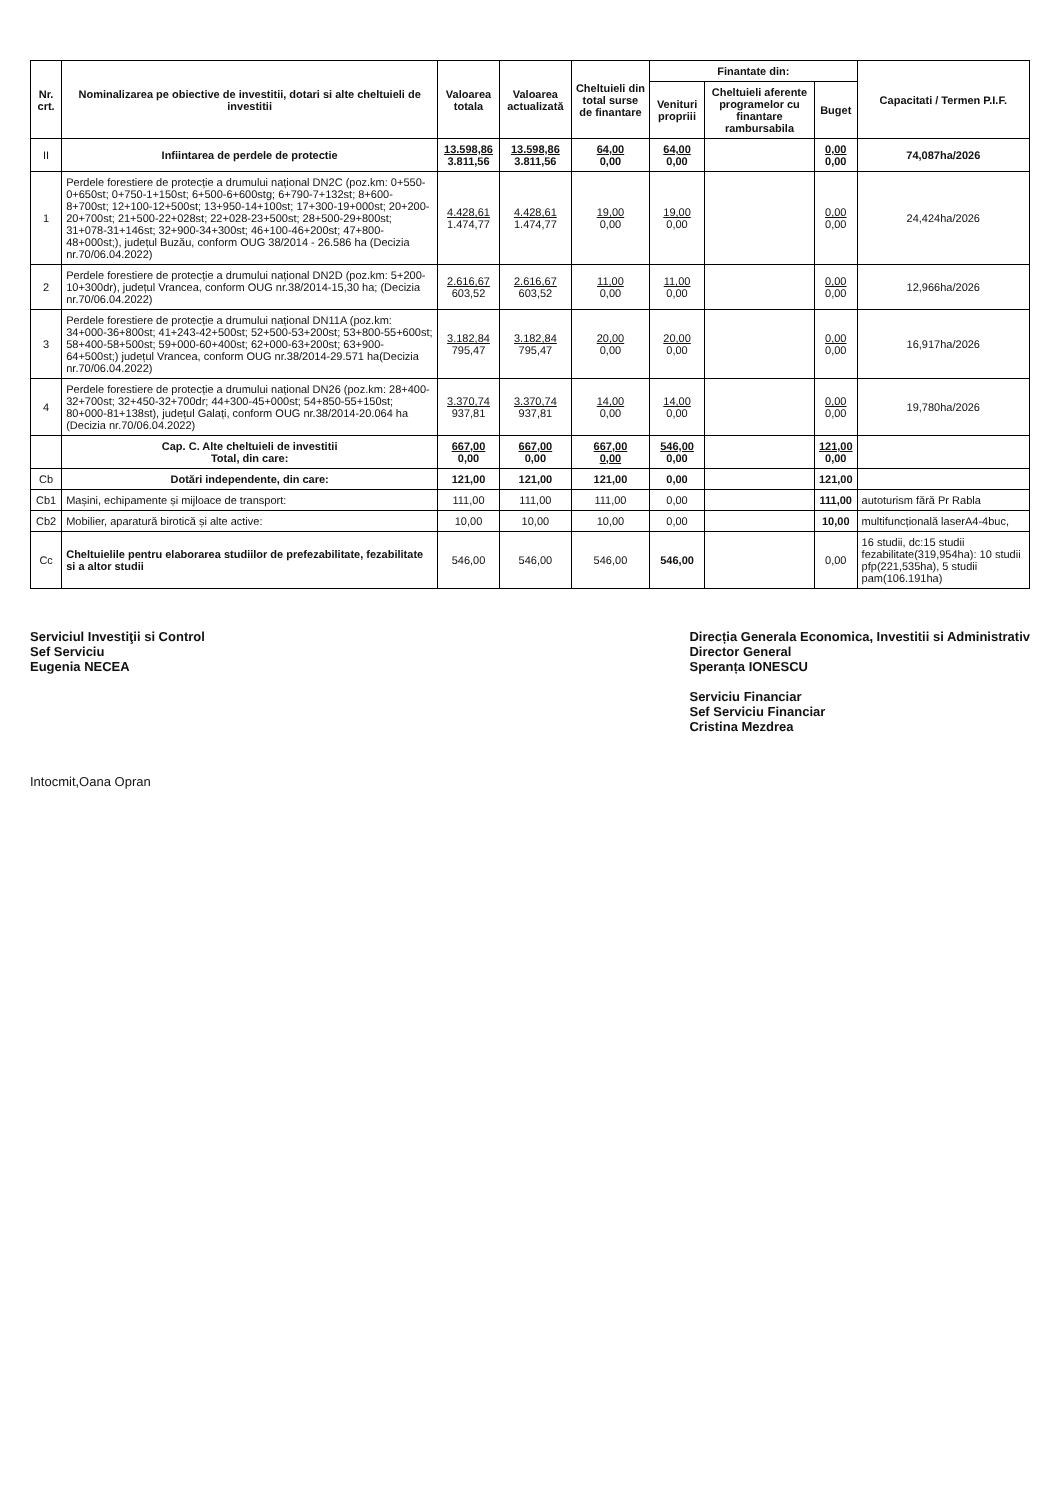| Nr. crt. | Nominalizarea pe obiective de investitii, dotari si alte cheltuieli de investitii | Valoarea totala | Valoarea actualizată | Cheltuieli din total surse de finantare | Finantate din: | | | Capacitati / Termen P.I.F. |
| --- | --- | --- | --- | --- | --- | --- | --- | --- |
| | | | | | Venituri propriii | Cheltuieli aferente programelor cu finantare rambursabila | Buget | |
| II | Infiintarea de perdele de protectie | 13.598,86 3.811,56 | 13.598,86 3.811,56 | 64,00 0,00 | 64,00 0,00 | | 0,00 0,00 | 74,087ha/2026 |
| 1 | Perdele forestiere de protecție a drumului național DN2C (poz.km: 0+550-0+650st; 0+750-1+150st; 6+500-6+600stg; 6+790-7+132st; 8+600-8+700st; 12+100-12+500st; 13+950-14+100st; 17+300-19+000st; 20+200-20+700st; 21+500-22+028st; 22+028-23+500st; 28+500-29+800st; 31+078-31+146st; 32+900-34+300st; 46+100-46+200st; 47+800-48+000st;), județul Buzău, conform OUG 38/2014 - 26.586 ha (Decizia nr.70/06.04.2022) | 4.428,61 1.474,77 | 4.428,61 1.474,77 | 19,00 0,00 | 19,00 0,00 | | 0,00 0,00 | 24,424ha/2026 |
| 2 | Perdele forestiere de protecție a drumului național DN2D (poz.km: 5+200-10+300dr), județul Vrancea, conform OUG nr.38/2014-15,30 ha; (Decizia nr.70/06.04.2022) | 2.616,67 603,52 | 2.616,67 603,52 | 11,00 0,00 | 11,00 0,00 | | 0,00 0,00 | 12,966ha/2026 |
| 3 | Perdele forestiere de protecție a drumului național DN11A (poz.km: 34+000-36+800st; 41+243-42+500st; 52+500-53+200st; 53+800-55+600st; 58+400-58+500st; 59+000-60+400st; 62+000-63+200st; 63+900-64+500st;) județul Vrancea, conform OUG nr.38/2014-29.571 ha(Decizia nr.70/06.04.2022) | 3.182,84 795,47 | 3.182,84 795,47 | 20,00 0,00 | 20,00 0,00 | | 0,00 0,00 | 16,917ha/2026 |
| 4 | Perdele forestiere de protecție a drumului național DN26 (poz.km: 28+400-32+700st; 32+450-32+700dr; 44+300-45+000st; 54+850-55+150st; 80+000-81+138st), județul Galați, conform OUG nr.38/2014-20.064 ha (Decizia nr.70/06.04.2022) | 3.370,74 937,81 | 3.370,74 937,81 | 14,00 0,00 | 14,00 0,00 | | 0,00 0,00 | 19,780ha/2026 |
| | Cap. C. Alte cheltuieli de investitii Total, din care: | 667,00 0,00 | 667,00 0,00 | 667,00 0,00 | 546,00 0,00 | | 121,00 0,00 | |
| Cb | Dotări independente, din care: | 121,00 | 121,00 | 121,00 | 0,00 | | 121,00 | |
| Cb1 | Mașini, echipamente și mijloace de transport: | 111,00 | 111,00 | 111,00 | 0,00 | | 111,00 | autoturism fără Pr Rabla |
| Cb2 | Mobilier, aparatură birotică și alte active: | 10,00 | 10,00 | 10,00 | 0,00 | | 10,00 | multifuncțională laserA4-4buc, |
| Cc | Cheltuielile pentru elaborarea studiilor de prefezabilitate, fezabilitate si a altor studii | 546,00 | 546,00 | 546,00 | 546,00 | | 0,00 | 16 studii, dc:15 studii fezabilitate(319,954ha): 10 studii pfp(221,535ha), 5 studii pam(106.191ha) |
Serviciul Investiţii si Control
Sef Serviciu
Eugenia NECEA
Direcția Generala Economica, Investitii si Administrativ
Director General
Speranța IONESCU
Serviciu Financiar
Sef Serviciu Financiar
Cristina Mezdrea
Intocmit,Oana Opran